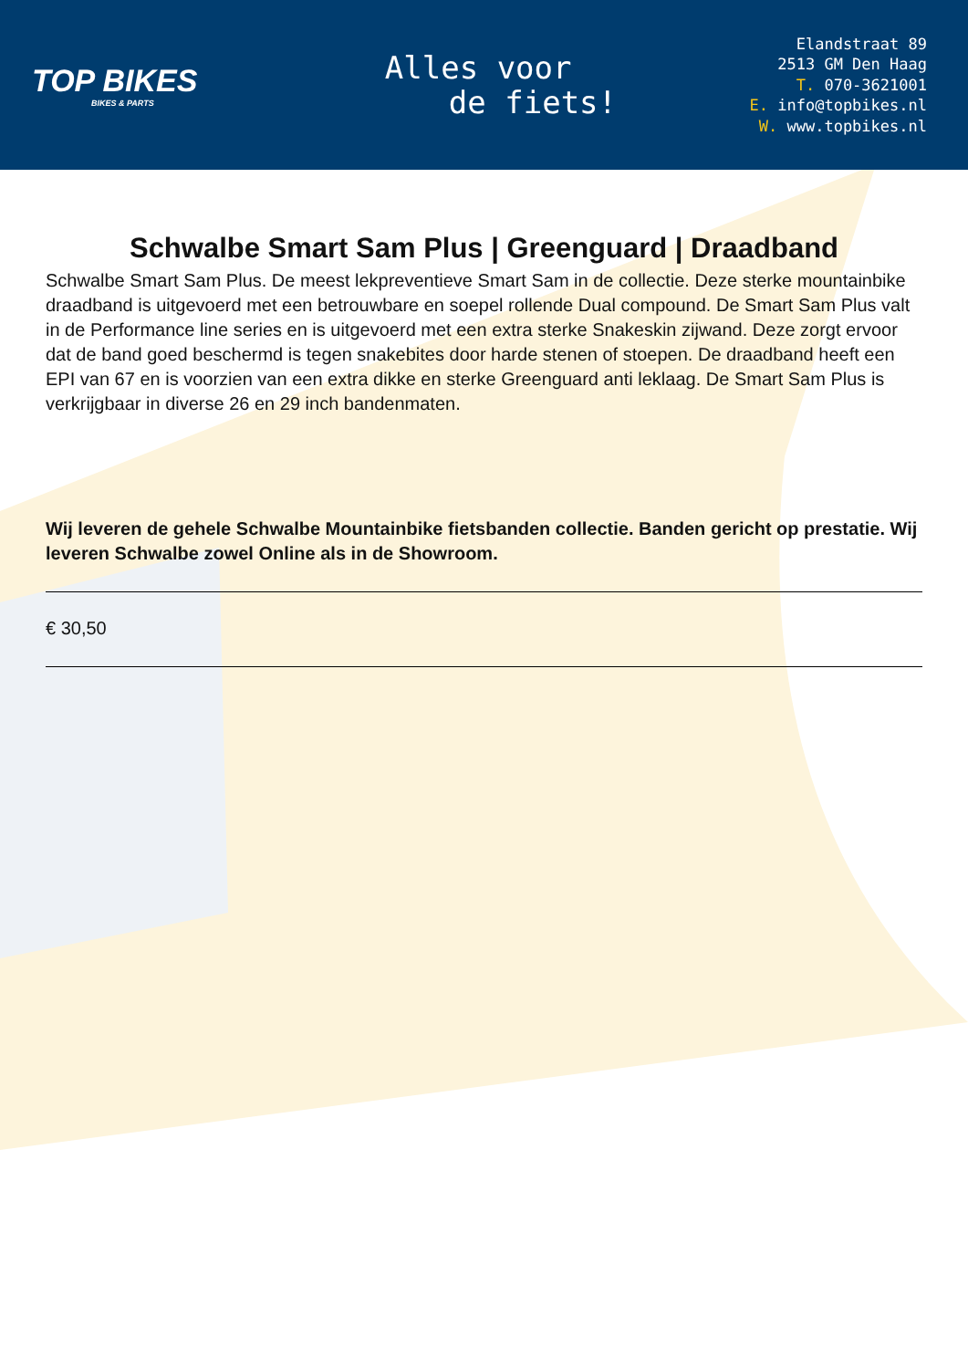TOP BIKES
BIKES & PARTS
Alles voor
de fiets!
Elandstraat 89
2513 GM Den Haag
T. 070-3621001
E. info@topbikes.nl
W. www.topbikes.nl
Schwalbe Smart Sam Plus | Greenguard | Draadband
Schwalbe Smart Sam Plus. De meest lekpreventieve Smart Sam in de collectie. Deze sterke mountainbike draadband is uitgevoerd met een betrouwbare en soepel rollende Dual compound. De Smart Sam Plus valt in de Performance line series en is uitgevoerd met een extra sterke Snakeskin zijwand. Deze zorgt ervoor dat de band goed beschermd is tegen snakebites door harde stenen of stoepen. De draadband heeft een EPI van 67 en is voorzien van een extra dikke en sterke Greenguard anti leklaag. De Smart Sam Plus is verkrijgbaar in diverse 26 en 29 inch bandenmaten.
Wij leveren de gehele Schwalbe Mountainbike fietsbanden collectie. Banden gericht op prestatie. Wij leveren Schwalbe zowel Online als in de Showroom.
€ 30,50